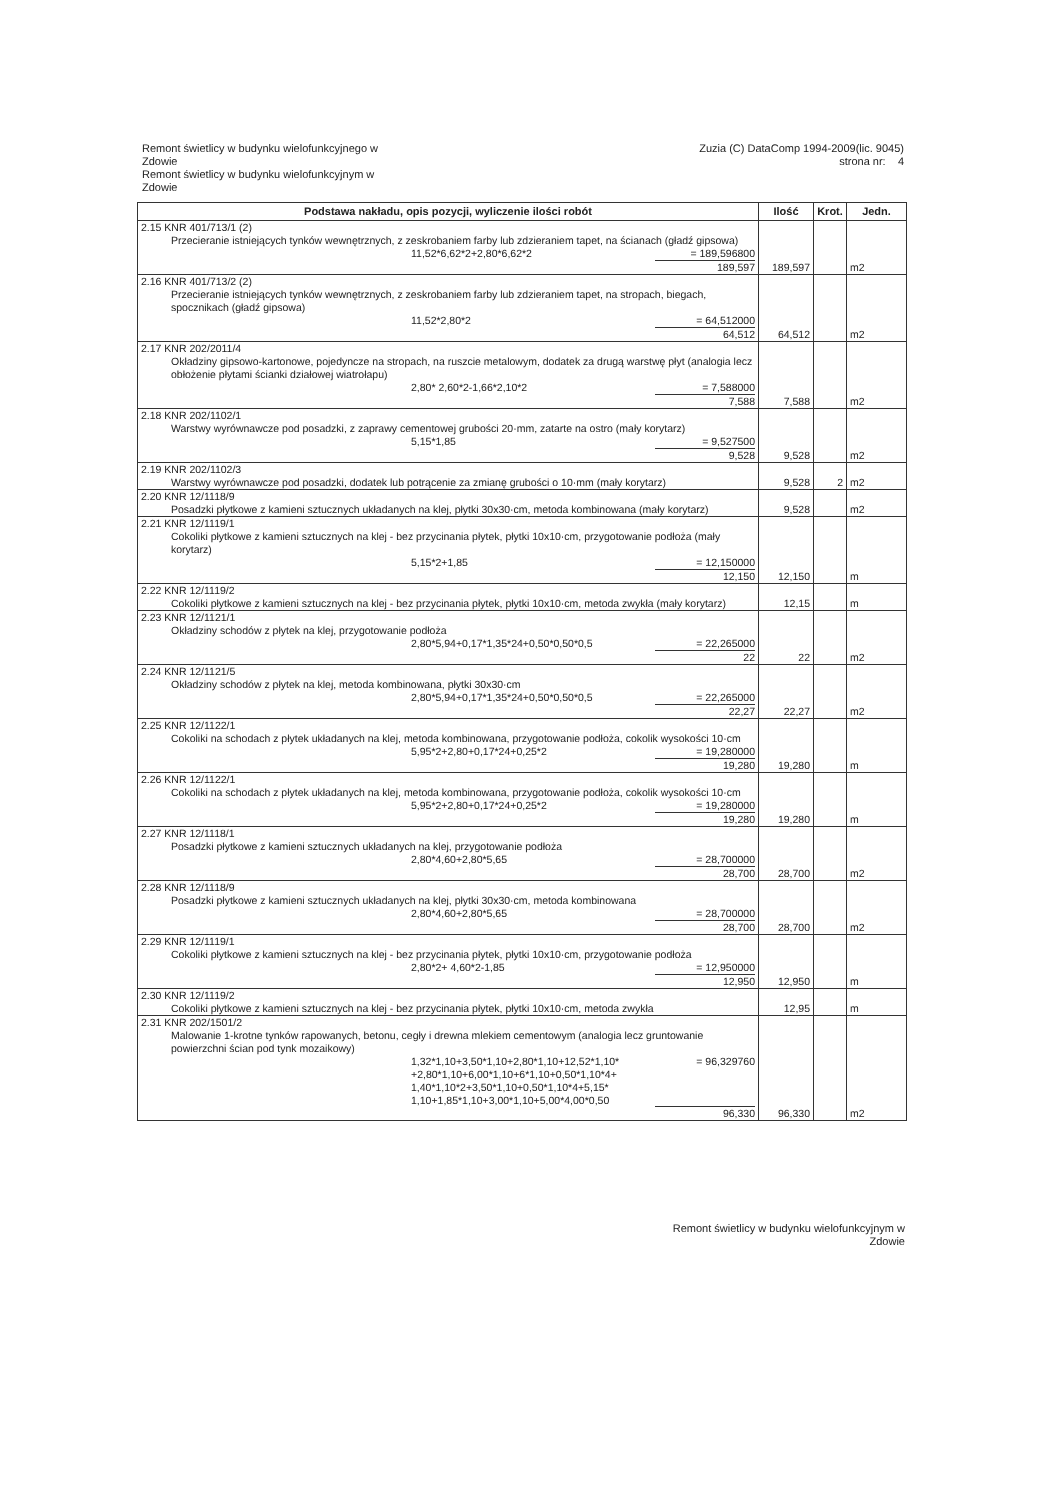Remont świetlicy w budynku wielofunkcyjnego w
Zdowie
Remont świetlicy w budynku wielofunkcyjnym w
Zdowie
Zuzia (C) DataComp 1994-2009(lic. 9045)
strona nr: 4
| Podstawa nakładu, opis pozycji, wyliczenie ilości robót | Ilość | Krot. | Jedn. |
| --- | --- | --- | --- |
| 2.15 KNR 401/713/1 (2) Przecieranie istniejących tynków wewnętrznych, z zeskrobaniem farby lub zdzieraniem tapet, na ścianach (gładź gipsowa) 11,52*6,62*2+2,80*6,62*2 = 189,596800 189,597 | 189,597 | | m2 |
| 2.16 KNR 401/713/2 (2) Przecieranie istniejących tynków wewnętrznych, z zeskrobaniem farby lub zdzieraniem tapet, na stropach, biegach, spocznikach (gładź gipsowa) 11,52*2,80*2 = 64,512000 64,512 | 64,512 | | m2 |
| 2.17 KNR 202/2011/4 Okładziny gipsowo-kartonowe, pojedyncze na stropach, na ruszcie metalowym, dodatek za drugą warstwę płyt (analogia lecz obłożenie płytami ścianki działowej wiatrołapu) 2,80* 2,60*2-1,66*2,10*2 = 7,588000 7,588 | 7,588 | | m2 |
| 2.18 KNR 202/1102/1 Warstwy wyrównawcze pod posadzki, z zaprawy cementowej grubości 20·mm, zatarte na ostro (mały korytarz) 5,15*1,85 = 9,527500 9,528 | 9,528 | | m2 |
| 2.19 KNR 202/1102/3 Warstwy wyrównawcze pod posadzki, dodatek lub potrącenie za zmianę grubości o 10·mm (mały korytarz) | 9,528 | 2 | m2 |
| 2.20 KNR 12/1118/9 Posadzki płytkowe z kamieni sztucznych układanych na klej, płytki 30x30·cm, metoda kombinowana (mały korytarz) | 9,528 | | m2 |
| 2.21 KNR 12/1119/1 Cokoliki płytkowe z kamieni sztucznych na klej - bez przycinania płytek, płytki 10x10·cm, przygotowanie podłoża (mały korytarz) 5,15*2+1,85 = 12,150000 12,150 | 12,150 | | m |
| 2.22 KNR 12/1119/2 Cokoliki płytkowe z kamieni sztucznych na klej - bez przycinania płytek, płytki 10x10·cm, metoda zwykła (mały korytarz) | 12,15 | | m |
| 2.23 KNR 12/1121/1 Okładziny schodów z płytek na klej, przygotowanie podłoża 2,80*5,94+0,17*1,35*24+0,50*0,50*0,5 = 22,265000 22 | 22 | | m2 |
| 2.24 KNR 12/1121/5 Okładziny schodów z płytek na klej, metoda kombinowana, płytki 30x30·cm 2,80*5,94+0,17*1,35*24+0,50*0,50*0,5 = 22,265000 22,27 | 22,27 | | m2 |
| 2.25 KNR 12/1122/1 Cokoliki na schodach z płytek układanych na klej, metoda kombinowana, przygotowanie podłoża, cokolik wysokości 10·cm 5,95*2+2,80+0,17*24+0,25*2 = 19,280000 19,280 | 19,280 | | m |
| 2.26 KNR 12/1122/1 Cokoliki na schodach z płytek układanych na klej, metoda kombinowana, przygotowanie podłoża, cokolik wysokości 10·cm 5,95*2+2,80+0,17*24+0,25*2 = 19,280000 19,280 | 19,280 | | m |
| 2.27 KNR 12/1118/1 Posadzki płytkowe z kamieni sztucznych układanych na klej, przygotowanie podłoża 2,80*4,60+2,80*5,65 = 28,700000 28,700 | 28,700 | | m2 |
| 2.28 KNR 12/1118/9 Posadzki płytkowe z kamieni sztucznych układanych na klej, płytki 30x30·cm, metoda kombinowana 2,80*4,60+2,80*5,65 = 28,700000 28,700 | 28,700 | | m2 |
| 2.29 KNR 12/1119/1 Cokoliki płytkowe z kamieni sztucznych na klej - bez przycinania płytek, płytki 10x10·cm, przygotowanie podłoża 2,80*2+ 4,60*2-1,85 = 12,950000 12,950 | 12,950 | | m |
| 2.30 KNR 12/1119/2 Cokoliki płytkowe z kamieni sztucznych na klej - bez przycinania płytek, płytki 10x10·cm, metoda zwykła | 12,95 | | m |
| 2.31 KNR 202/1501/2 Malowanie 1-krotne tynków rapowanych, betonu, cegły i drewna mlekiem cementowym (analogia lecz gruntowanie powierzchni ścian pod tynk mozaikowy) 1,32*1,10+3,50*1,10+2,80*1,10+12,52*1,10* +2,80*1,10+6,00*1,10+6*1,10+0,50*1,10*4+ 1,40*1,10*2+3,50*1,10+0,50*1,10*4+5,15* 1,10+1,85*1,10+3,00*1,10+5,00*4,00*0,50 = 96,329760 96,330 | 96,330 | | m2 |
Remont świetlicy w budynku wielofunkcyjnym w
Zdowie